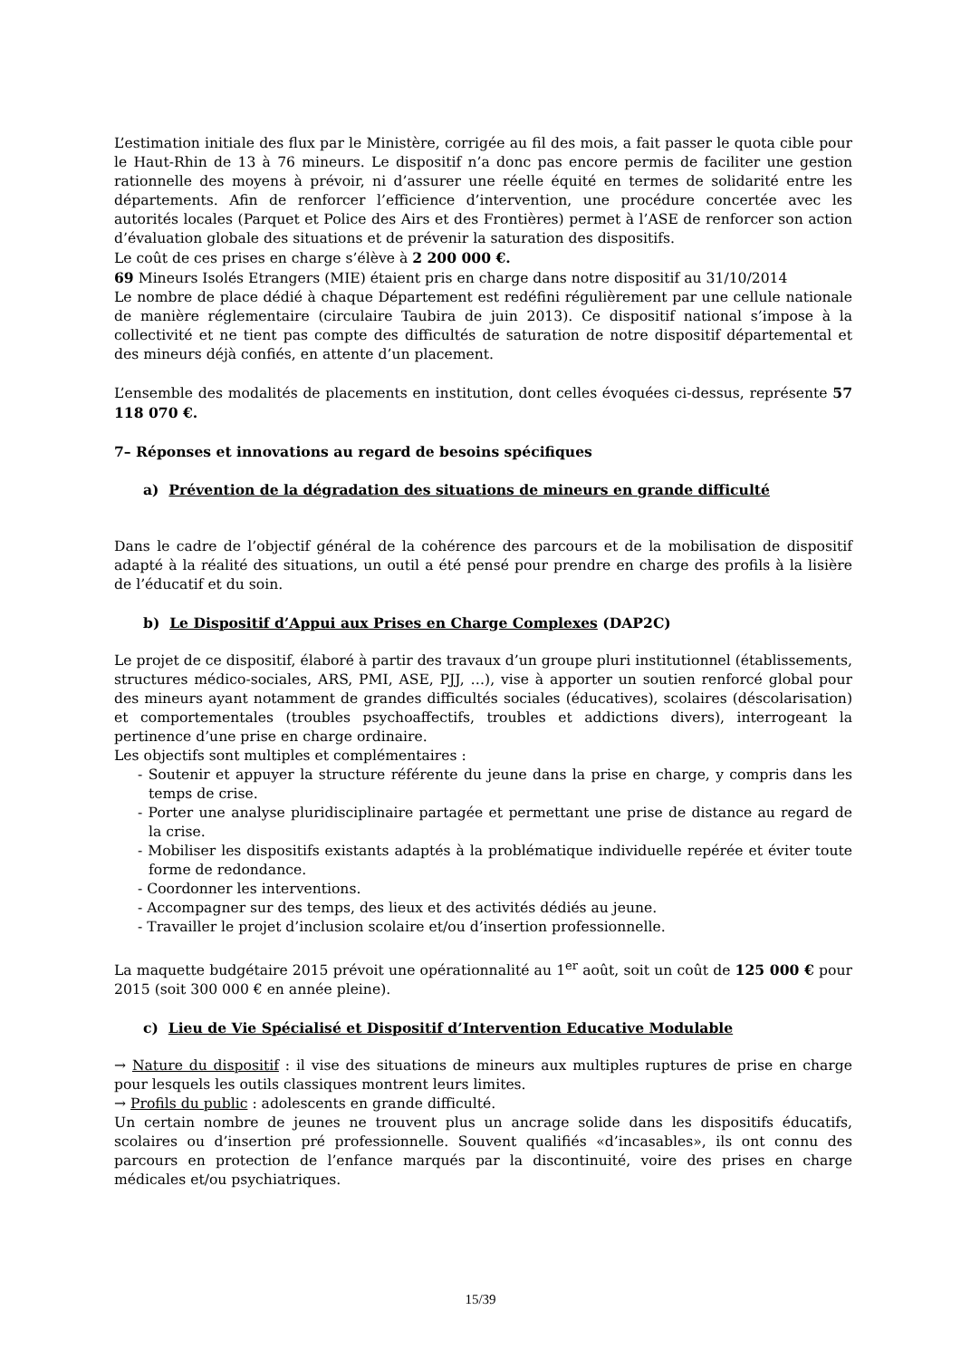L’estimation initiale des flux par le Ministère, corrigée au fil des mois, a fait passer le quota cible pour le Haut-Rhin de 13 à 76 mineurs. Le dispositif n’a donc pas encore permis de faciliter une gestion rationnelle des moyens à prévoir, ni d’assurer une réelle équité en termes de solidarité entre les départements. Afin de renforcer l’efficience d’intervention, une procédure concertée avec les autorités locales (Parquet et Police des Airs et des Frontières) permet à l’ASE de renforcer son action d’évaluation globale des situations et de prévenir la saturation des dispositifs.
Le coût de ces prises en charge s’élève à 2 200 000 €.
69 Mineurs Isolés Etrangers (MIE) étaient pris en charge dans notre dispositif au 31/10/2014
Le nombre de place dédié à chaque Département est redéfini régulièrement par une cellule nationale de manière réglementaire (circulaire Taubira de juin 2013). Ce dispositif national s’impose à la collectivité et ne tient pas compte des difficultés de saturation de notre dispositif départemental et des mineurs déjà confiés, en attente d’un placement.
L’ensemble des modalités de placements en institution, dont celles évoquées ci-dessus, représente 57 118 070 €.
7– Réponses et innovations au regard de besoins spécifiques
a) Prévention de la dégradation des situations de mineurs en grande difficulté
Dans le cadre de l’objectif général de la cohérence des parcours et de la mobilisation de dispositif adapté à la réalité des situations, un outil a été pensé pour prendre en charge des profils à la lisière de l’éducatif et du soin.
b) Le Dispositif d’Appui aux Prises en Charge Complexes (DAP2C)
Le projet de ce dispositif, élaboré à partir des travaux d’un groupe pluri institutionnel (établissements, structures médico-sociales, ARS, PMI, ASE, PJJ, …), vise à apporter un soutien renforcé global pour des mineurs ayant notamment de grandes difficultés sociales (éducatives), scolaires (déscolarisation) et comportementales (troubles psychoaffectifs, troubles et addictions divers), interrogeant la pertinence d’une prise en charge ordinaire.
Les objectifs sont multiples et complémentaires :
- Soutenir et appuyer la structure référente du jeune dans la prise en charge, y compris dans les temps de crise.
- Porter une analyse pluridisciplinaire partagée et permettant une prise de distance au regard de la crise.
- Mobiliser les dispositifs existants adaptés à la problématique individuelle repérée et éviter toute forme de redondance.
- Coordonner les interventions.
- Accompagner sur des temps, des lieux et des activités dédiés au jeune.
- Travailler le projet d’inclusion scolaire et/ou d’insertion professionnelle.
La maquette budgétaire 2015 prévoit une opérationnalité au 1<sup>er</sup> août, soit un coût de 125 000 € pour 2015 (soit 300 000 € en année pleine).
c) Lieu de Vie Spécialisé et Dispositif d’Intervention Educative Modulable
→ Nature du dispositif : il vise des situations de mineurs aux multiples ruptures de prise en charge pour lesquels les outils classiques montrent leurs limites.
→ Profils du public : adolescents en grande difficulté.
Un certain nombre de jeunes ne trouvent plus un ancrage solide dans les dispositifs éducatifs, scolaires ou d’insertion pré professionnelle. Souvent qualifiés «d’incasables», ils ont connu des parcours en protection de l’enfance marqués par la discontinuité, voire des prises en charge médicales et/ou psychiatriques.
15/39